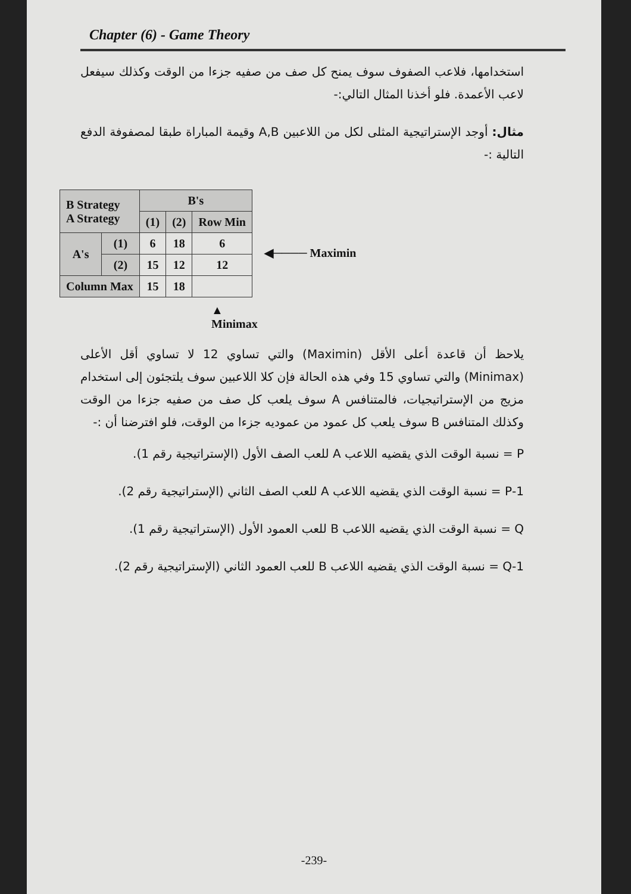Chapter (6) - Game Theory
استخدامها، فلاعب الصفوف سوف يمنح كل صف من صفيه جزءا من الوقت وكذلك سيفعل لاعب الأعمدة. فلو أخذنا المثال التالي:-
مثال: أوجد الإستراتيجية المثلى لكل من اللاعبين A,B وقيمة المباراة طبقا لمصفوفة الدفع التالية :-
| B Strategy A Strategy | | B's | | |
| | | (1) | (2) | Row Min |
| A's | (1) | 6 | 18 | 6 |
| | (2) | 15 | 12 | 12 |
| Column Max | | 15 | 18 | |
◀──── Maximin
▲
Minimax
يلاحظ أن قاعدة أعلى الأقل (Maximin) والتي تساوي 12 لا تساوي أقل الأعلى (Minimax) والتي تساوي 15 وفي هذه الحالة فإن كلا اللاعبين سوف يلتجئون إلى استخدام مزيج من الإستراتيجيات، فالمتنافس A سوف يلعب كل صف من صفيه جزءا من الوقت وكذلك المتنافس B سوف يلعب كل عمود من عموديه جزءا من الوقت، فلو افترضنا أن :-
P = نسبة الوقت الذي يقضيه اللاعب A للعب الصف الأول (الإستراتيجية رقم 1).
1-P = نسبة الوقت الذي يقضيه اللاعب A للعب الصف الثاني (الإستراتيجية رقم 2).
Q = نسبة الوقت الذي يقضيه اللاعب B للعب العمود الأول (الإستراتيجية رقم 1).
1-Q = نسبة الوقت الذي يقضيه اللاعب B للعب العمود الثاني (الإستراتيجية رقم 2).
-239-